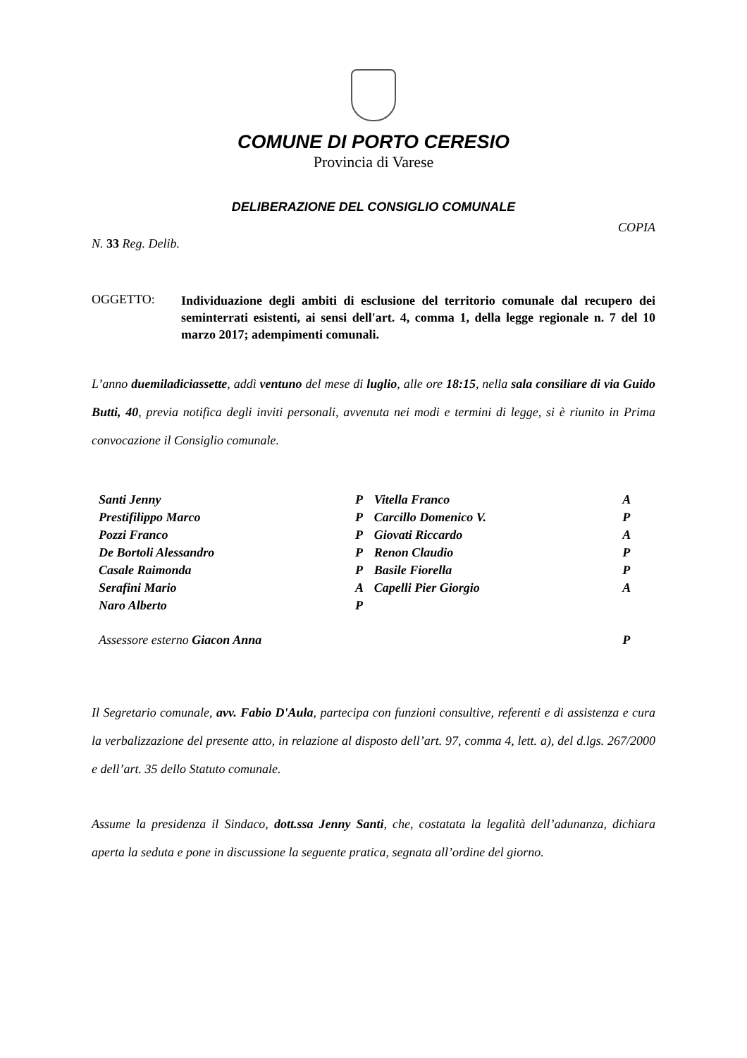COMUNE DI PORTO CERESIO
Provincia di Varese
DELIBERAZIONE DEL CONSIGLIO COMUNALE
COPIA
N. 33 Reg. Delib.
OGGETTO:
Individuazione degli ambiti di esclusione del territorio comunale dal recupero dei seminterrati esistenti, ai sensi dell'art. 4, comma 1, della legge regionale n. 7 del 10 marzo 2017; adempimenti comunali.
L’anno duemiladiciassette, addì ventuno del mese di luglio, alle ore 18:15, nella sala consiliare di via Guido Butti, 40, previa notifica degli inviti personali, avvenuta nei modi e termini di legge, si è riunito in Prima convocazione il Consiglio comunale.
| Santi Jenny | P | Vitella Franco | A |
| Prestifilippo Marco | P | Carcillo Domenico V. | P |
| Pozzi Franco | P | Giovati Riccardo | A |
| De Bortoli Alessandro | P | Renon Claudio | P |
| Casale Raimonda | P | Basile Fiorella | P |
| Serafini Mario | A | Capelli Pier Giorgio | A |
| Naro Alberto | P | | |
| Assessore esterno Giacon Anna | | | P |
Il Segretario comunale, avv. Fabio D'Aula, partecipa con funzioni consultive, referenti e di assistenza e cura la verbalizzazione del presente atto, in relazione al disposto dell’art. 97, comma 4, lett. a), del d.lgs. 267/2000 e dell’art. 35 dello Statuto comunale.
Assume la presidenza il Sindaco, dott.ssa Jenny Santi, che, costatata la legalità dell’adunanza, dichiara aperta la seduta e pone in discussione la seguente pratica, segnata all’ordine del giorno.